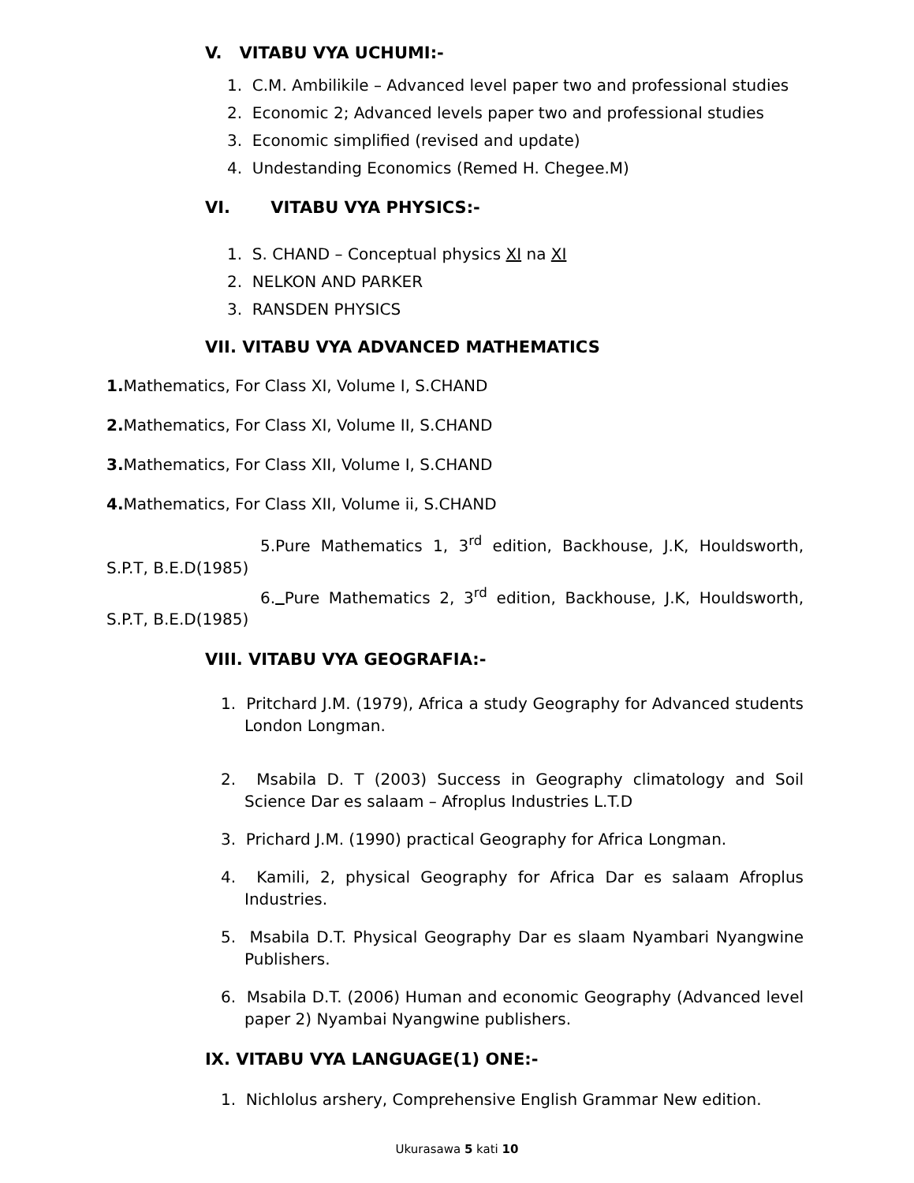V. VITABU VYA UCHUMI:-
1. C.M. Ambilikile – Advanced level paper two and professional studies
2. Economic 2; Advanced levels paper two and professional studies
3. Economic simplified (revised and update)
4. Undestanding Economics (Remed H. Chegee.M)
VI. VITABU VYA PHYSICS:-
1. S. CHAND – Conceptual physics XI na XI
2. NELKON AND PARKER
3. RANSDEN PHYSICS
VII. VITABU VYA ADVANCED MATHEMATICS
1. Mathematics, For Class XI, Volume I, S.CHAND
2. Mathematics, For Class XI, Volume II, S.CHAND
3. Mathematics, For Class XII, Volume I, S.CHAND
4. Mathematics, For Class XII, Volume ii, S.CHAND
5.Pure Mathematics 1, 3<sup>rd</sup> edition, Backhouse, J.K, Houldsworth, S.P.T, B.E.D(1985)
6. Pure Mathematics 2, 3<sup>rd</sup> edition, Backhouse, J.K, Houldsworth, S.P.T, B.E.D(1985)
VIII. VITABU VYA GEOGRAFIA:-
1. Pritchard J.M. (1979), Africa a study Geography for Advanced students London Longman.
2. Msabila D. T (2003) Success in Geography climatology and Soil Science Dar es salaam – Afroplus Industries L.T.D
3. Prichard J.M. (1990) practical Geography for Africa Longman.
4. Kamili, 2, physical Geography for Africa Dar es salaam Afroplus Industries.
5. Msabila D.T. Physical Geography Dar es slaam Nyambari Nyangwine Publishers.
6. Msabila D.T. (2006) Human and economic Geography (Advanced level paper 2) Nyambai Nyangwine publishers.
IX. VITABU VYA LANGUAGE(1) ONE:-
1. Nichlolus arshery, Comprehensive English Grammar New edition.
Ukurasawa 5 kati 10